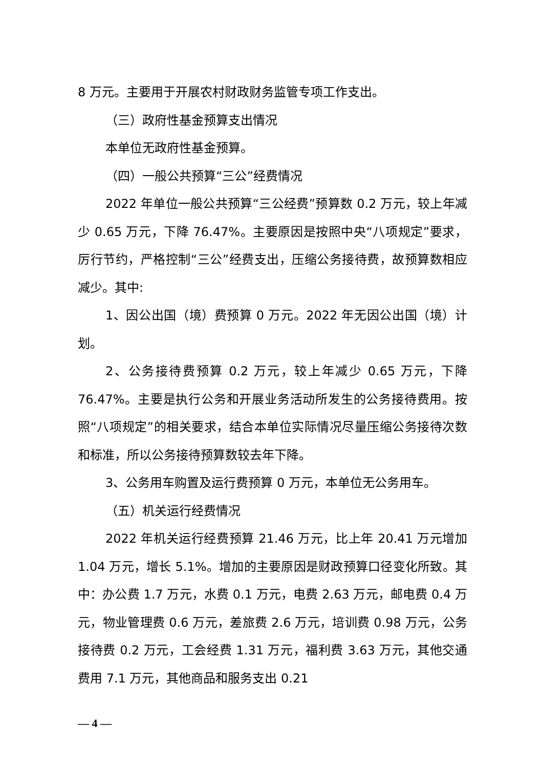8 万元。主要用于开展农村财政财务监管专项工作支出。
（三）政府性基金预算支出情况
本单位无政府性基金预算。
（四）一般公共预算“三公”经费情况
2022 年单位一般公共预算“三公经费”预算数 0.2 万元，较上年减少 0.65 万元，下降 76.47%。主要原因是按照中央“八项规定”要求，厉行节约，严格控制“三公”经费支出，压缩公务接待费，故预算数相应减少。其中:
1、因公出国（境）费预算 0 万元。2022 年无因公出国（境）计划。
2、公务接待费预算 0.2 万元，较上年减少 0.65 万元，下降 76.47%。主要是执行公务和开展业务活动所发生的公务接待费用。按照“八项规定”的相关要求，结合本单位实际情况尽量压缩公务接待次数和标准，所以公务接待预算数较去年下降。
3、公务用车购置及运行费预算 0 万元，本单位无公务用车。
（五）机关运行经费情况
2022 年机关运行经费预算 21.46 万元，比上年 20.41 万元增加 1.04 万元，增长 5.1%。增加的主要原因是财政预算口径变化所致。其中：办公费 1.7 万元，水费 0.1 万元，电费 2.63 万元，邮电费 0.4 万元，物业管理费 0.6 万元，差旅费 2.6 万元，培训费 0.98 万元，公务接待费 0.2 万元，工会经费 1.31 万元，福利费 3.63 万元，其他交通费用 7.1 万元，其他商品和服务支出 0.21
— 4 —